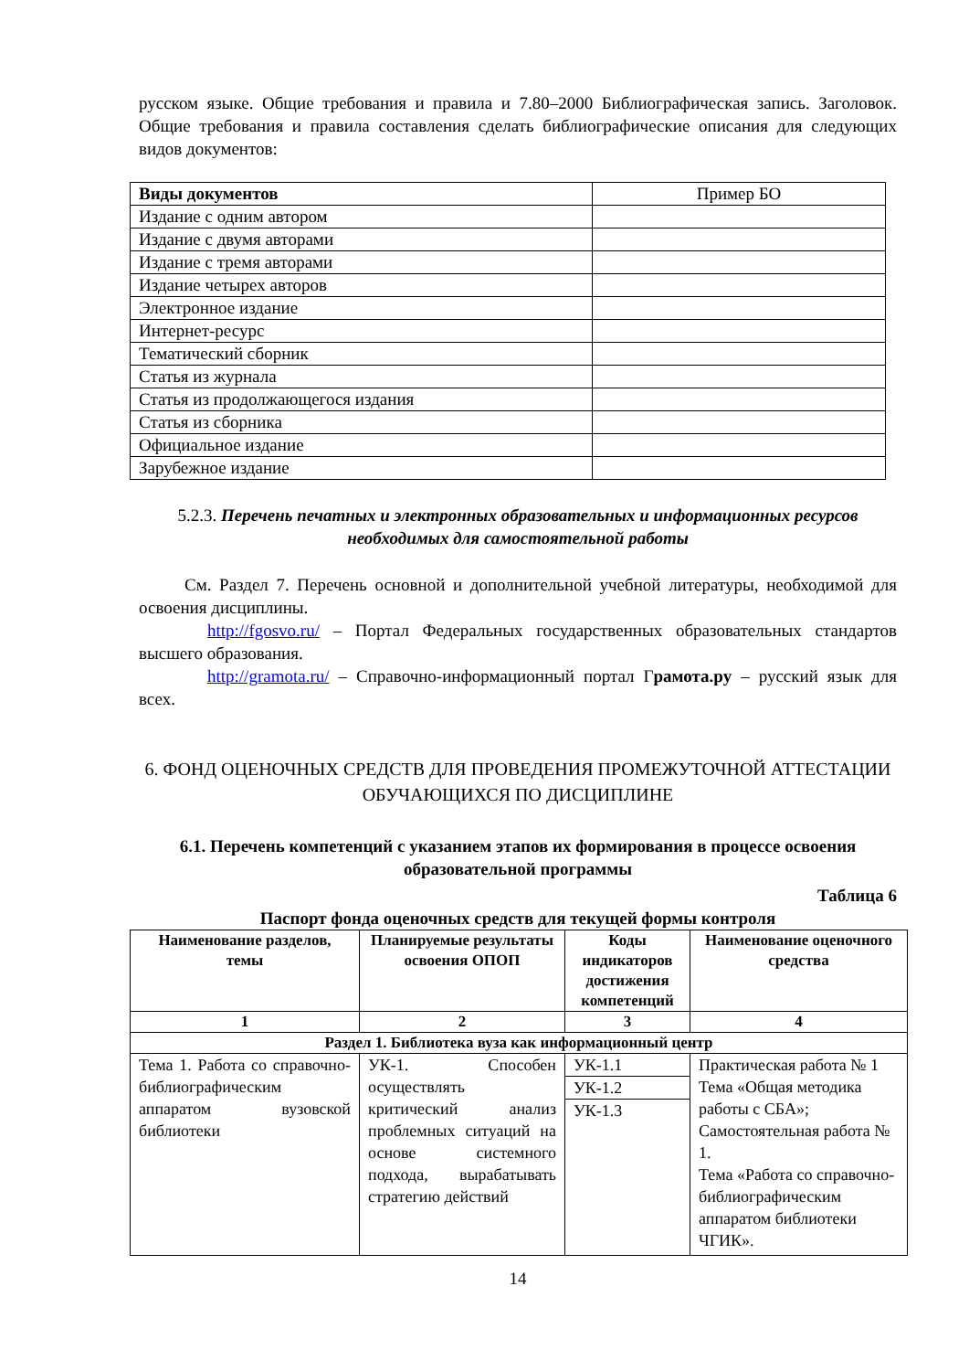русском языке. Общие требования и правила и 7.80–2000 Библиографическая запись. Заголовок. Общие требования и правила составления сделать библиографические описания для следующих видов документов:
| Виды документов | Пример БО |
| Издание с одним автором | |
| Издание с двумя авторами | |
| Издание с тремя авторами | |
| Издание четырех авторов | |
| Электронное издание | |
| Интернет-ресурс | |
| Тематический сборник | |
| Статья из журнала | |
| Статья из продолжающегося издания | |
| Статья из сборника | |
| Официальное издание | |
| Зарубежное издание | |
5.2.3. Перечень печатных и электронных образовательных и информационных ресурсов необходимых для самостоятельной работы
См. Раздел 7. Перечень основной и дополнительной учебной литературы, необходимой для освоения дисциплины.
http://fgosvo.ru/ – Портал Федеральных государственных образовательных стандартов высшего образования.
http://gramota.ru/ – Справочно-информационный портал Грамота.ру – русский язык для всех.
6. ФОНД ОЦЕНОЧНЫХ СРЕДСТВ ДЛЯ ПРОВЕДЕНИЯ ПРОМЕЖУТОЧНОЙ АТТЕСТАЦИИ ОБУЧАЮЩИХСЯ ПО ДИСЦИПЛИНЕ
6.1. Перечень компетенций с указанием этапов их формирования в процессе освоения образовательной программы
Таблица 6
Паспорт фонда оценочных средств для текущей формы контроля
| Наименование разделов, темы | Планируемые результаты освоения ОПОП | Коды индикаторов достижения компетенций | Наименование оценочного средства |
| --- | --- | --- | --- |
| 1 | 2 | 3 | 4 |
| Раздел 1. Библиотека вуза как информационный центр | | | |
| Тема 1. Работа со справочно-библиографическим аппаратом вузовской библиотеки | УК-1. Способен осуществлять критический анализ проблемных ситуаций на основе системного подхода, вырабатывать стратегию действий | УК-1.1 УК-1.2 УК-1.3 | Практическая работа № 1 Тема «Общая методика работы с СБА»; Самостоятельная работа № 1. Тема «Работа со справочно-библиографическим аппаратом библиотеки ЧГИК». |
14